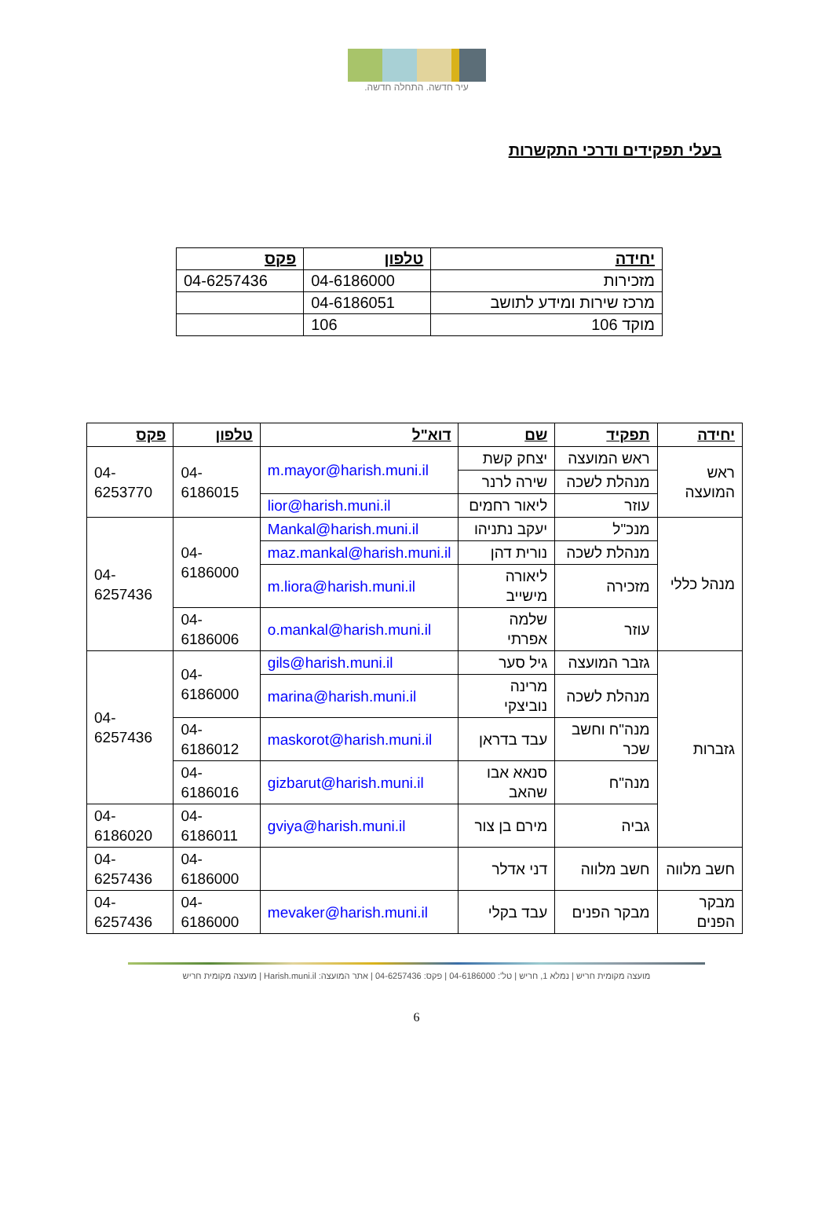עיר חדשה. התחלה חדשה.
בעלי תפקידים ודרכי התקשרות
| יחידה | טלפון | פקס |
| --- | --- | --- |
| מזכירות | 04-6186000 | 04-6257436 |
| מרכז שירות ומידע לתושב | 04-6186051 | |
| מוקד 106 | 106 | |
| יחידה | תפקיד | שם | דוא"ל | טלפון | פקס |
| --- | --- | --- | --- | --- | --- |
| ראש המועצה | ראש המועצה | יצחק קשת | m.mayor@harish.muni.il | 04-6186015 | 04-6253770 |
| | מנהלת לשכה | שירה לרנר | | | |
| | עוזר | ליאור רחמים | lior@harish.muni.il | | |
| מנהל כללי | מנכ"ל | יעקב נתניהו | Mankal@harish.muni.il | 04-6186000 | 04-6257436 |
| | מנהלת לשכה | נורית דהן | maz.mankal@harish.muni.il | | |
| | מזכירה | ליאורה מישייב | m.liora@harish.muni.il | | |
| | עוזר | שלמה אפרתי | o.mankal@harish.muni.il | 04-6186006 | |
| גזברות | גזבר המועצה | גיל סער | gils@harish.muni.il | 04-6186000 | 04-6257436 |
| | מנהלת לשכה | מרינה נוביצקי | marina@harish.muni.il | | |
| | מנה"ח וחשב שכר | עבד בדראן | maskorot@harish.muni.il | 04-6186012 | |
| | מנה"ח | סנאא אבו שהאב | gizbarut@harish.muni.il | 04-6186016 | |
| | גביה | מירם בן צור | gviya@harish.muni.il | 04-6186011 | 04-6186020 |
| חשב מלווה | חשב מלווה | דני אדלר | | 04-6186000 | 04-6257436 |
| מבקר הפנים | מבקר הפנים | עבד בקלי | mevaker@harish.muni.il | 04-6186000 | 04-6257436 |
מועצה מקומית חריש | נמלא 1, חריש | טל': 04-6186000 | פקס: 04-6257436 | אתר המועצה: Harish.muni.il | מועצה מקומית חריש
6